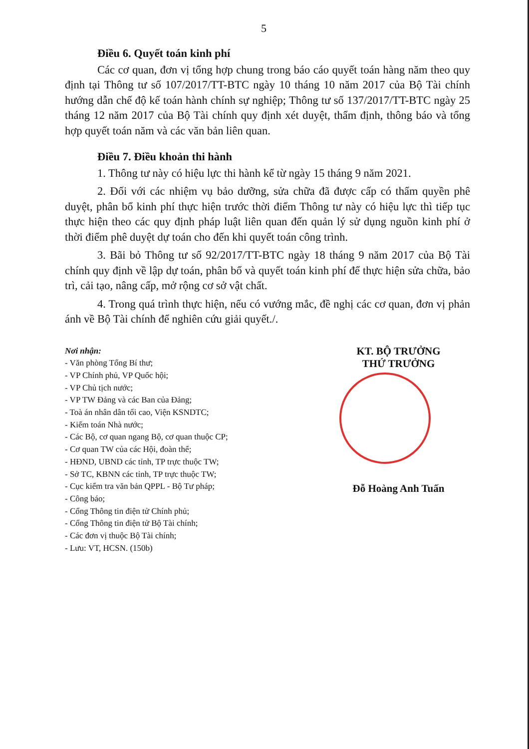5
Điều 6. Quyết toán kinh phí
Các cơ quan, đơn vị tổng hợp chung trong báo cáo quyết toán hàng năm theo quy định tại Thông tư số 107/2017/TT-BTC ngày 10 tháng 10 năm 2017 của Bộ Tài chính hướng dẫn chế độ kế toán hành chính sự nghiệp; Thông tư số 137/2017/TT-BTC ngày 25 tháng 12 năm 2017 của Bộ Tài chính quy định xét duyệt, thẩm định, thông báo và tổng hợp quyết toán năm và các văn bản liên quan.
Điều 7. Điều khoản thi hành
1. Thông tư này có hiệu lực thi hành kể từ ngày 15 tháng 9 năm 2021.
2. Đối với các nhiệm vụ bảo dưỡng, sửa chữa đã được cấp có thẩm quyền phê duyệt, phân bổ kinh phí thực hiện trước thời điểm Thông tư này có hiệu lực thì tiếp tục thực hiện theo các quy định pháp luật liên quan đến quản lý sử dụng nguồn kinh phí ở thời điểm phê duyệt dự toán cho đến khi quyết toán công trình.
3. Bãi bỏ Thông tư số 92/2017/TT-BTC ngày 18 tháng 9 năm 2017 của Bộ Tài chính quy định về lập dự toán, phân bổ và quyết toán kinh phí để thực hiện sửa chữa, bảo trì, cải tạo, nâng cấp, mở rộng cơ sở vật chất.
4. Trong quá trình thực hiện, nếu có vướng mắc, đề nghị các cơ quan, đơn vị phản ánh về Bộ Tài chính để nghiên cứu giải quyết./.
Nơi nhận:
- Văn phòng Tổng Bí thư;
- VP Chính phủ, VP Quốc hội;
- VP Chủ tịch nước;
- VP TW Đảng và các Ban của Đảng;
- Toà án nhân dân tối cao, Viện KSNDTC;
- Kiểm toán Nhà nước;
- Các Bộ, cơ quan ngang Bộ, cơ quan thuộc CP;
- Cơ quan TW của các Hội, đoàn thể;
- HĐND, UBND các tỉnh, TP trực thuộc TW;
- Sở TC, KBNN các tỉnh, TP trực thuộc TW;
- Cục kiểm tra văn bản QPPL - Bộ Tư pháp;
- Công báo;
- Cổng Thông tin điện tử Chính phủ;
- Cổng Thông tin điện tử Bộ Tài chính;
- Các đơn vị thuộc Bộ Tài chính;
- Lưu: VT, HCSN. (150b)
KT. BỘ TRƯỞNG
THỨ TRƯỞNG
Đỗ Hoàng Anh Tuấn